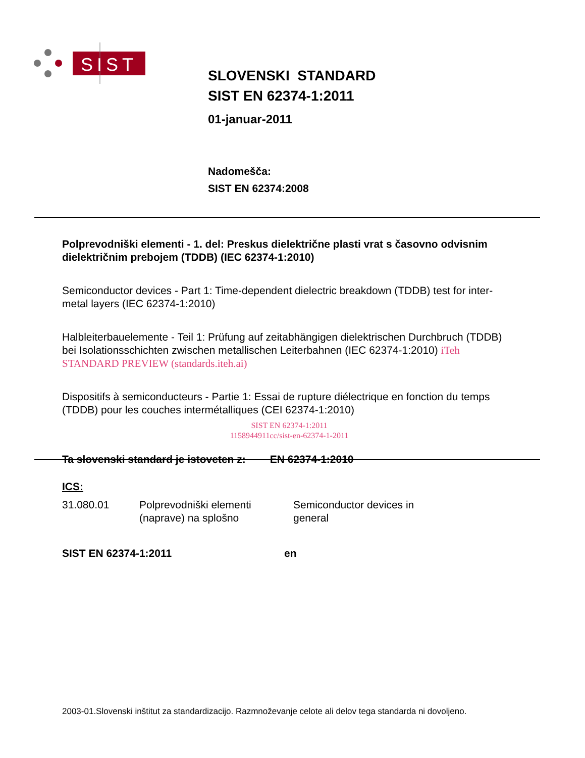SIST
SLOVENSKI STANDARD
SIST EN 62374-1:2011
01-januar-2011
Nadomešča:
SIST EN 62374:2008
Polprevodniški elementi - 1. del: Preskus dielektrične plasti vrat s časovno odvisnim dielektričnim prebojem (TDDB) (IEC 62374-1:2010)
Semiconductor devices - Part 1: Time-dependent dielectric breakdown (TDDB) test for inter-metal layers (IEC 62374-1:2010)
Halbleiterbauelemente - Teil 1: Prüfung auf zeitabhängigen dielektrischen Durchbruch (TDDB) bei Isolationsschichten zwischen metallischen Leiterbahnen (IEC 62374-1:2010) iTeh STANDARD PREVIEW (standards.iteh.ai)
Dispositifs à semiconducteurs - Partie 1: Essai de rupture diélectrique en fonction du temps (TDDB) pour les couches intermétalliques (CEI 62374-1:2010)
SIST EN 62374-1:2011
1158944911cc/sist-en-62374-1-2011
Ta slovenski standard je istoveten z: EN 62374-1:2010
ICS:
31.080.01 Polprevodniški elementi (naprave) na splošno
Semiconductor devices in general
SIST EN 62374-1:2011 en
2003-01.Slovenski inštitut za standardizacijo. Razmnoževanje celote ali delov tega standarda ni dovoljeno.